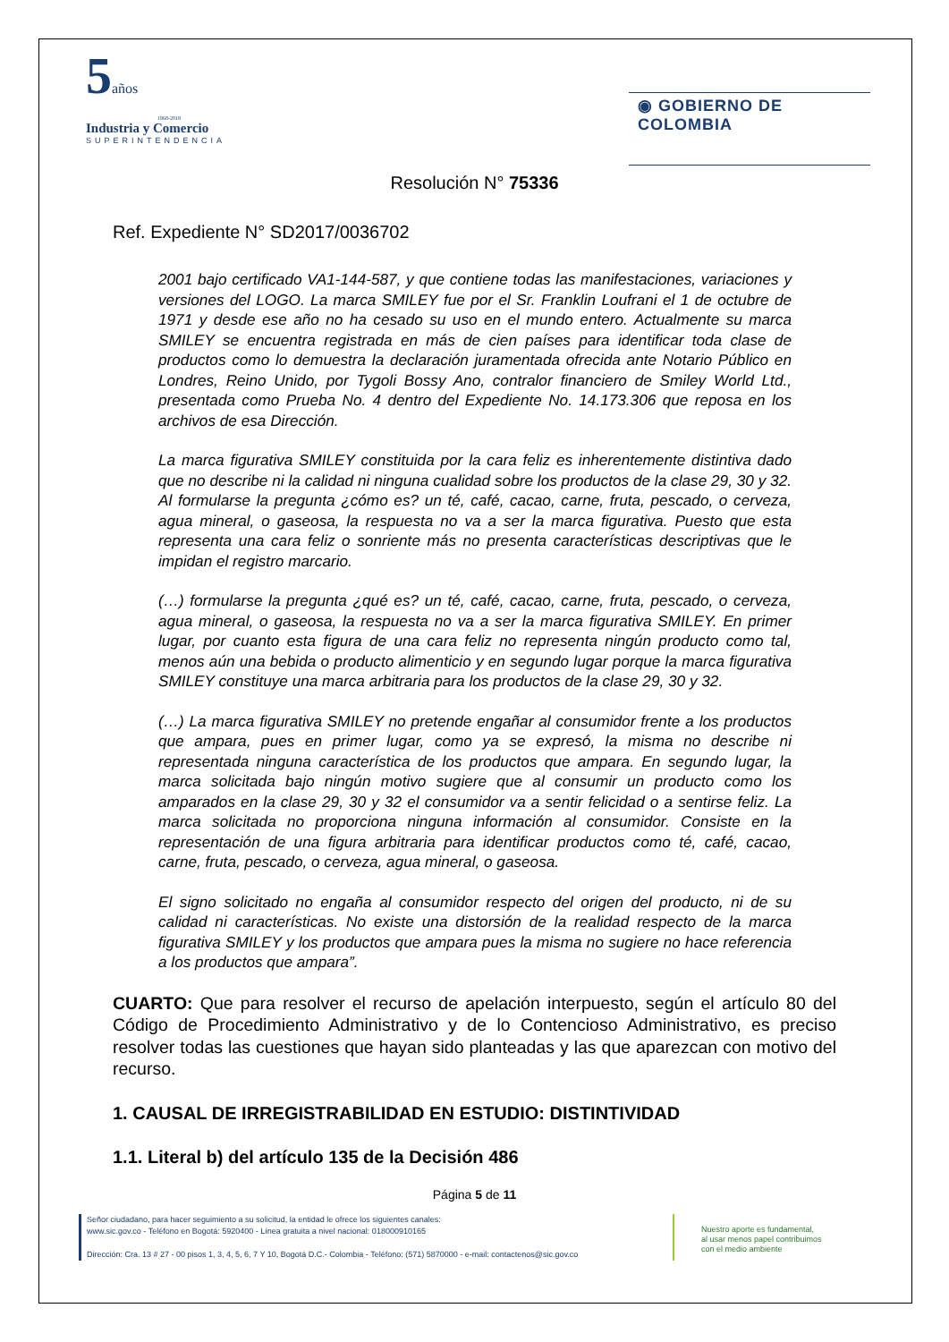5años
1968-2018
Industria y Comercio
SUPERINTENDENCIA
◉ GOBIERNO DE COLOMBIA
Resolución N° 75336
Ref. Expediente N° SD2017/0036702
2001 bajo certificado VA1-144-587, y que contiene todas las manifestaciones, variaciones y versiones del LOGO. La marca SMILEY fue por el Sr. Franklin Loufrani el 1 de octubre de 1971 y desde ese año no ha cesado su uso en el mundo entero. Actualmente su marca SMILEY se encuentra registrada en más de cien países para identificar toda clase de productos como lo demuestra la declaración juramentada ofrecida ante Notario Público en Londres, Reino Unido, por Tygoli Bossy Ano, contralor financiero de Smiley World Ltd., presentada como Prueba No. 4 dentro del Expediente No. 14.173.306 que reposa en los archivos de esa Dirección.
La marca figurativa SMILEY constituida por la cara feliz es inherentemente distintiva dado que no describe ni la calidad ni ninguna cualidad sobre los productos de la clase 29, 30 y 32. Al formularse la pregunta ¿cómo es? un té, café, cacao, carne, fruta, pescado, o cerveza, agua mineral, o gaseosa, la respuesta no va a ser la marca figurativa. Puesto que esta representa una cara feliz o sonriente más no presenta características descriptivas que le impidan el registro marcario.
(…) formularse la pregunta ¿qué es? un té, café, cacao, carne, fruta, pescado, o cerveza, agua mineral, o gaseosa, la respuesta no va a ser la marca figurativa SMILEY. En primer lugar, por cuanto esta figura de una cara feliz no representa ningún producto como tal, menos aún una bebida o producto alimenticio y en segundo lugar porque la marca figurativa SMILEY constituye una marca arbitraria para los productos de la clase 29, 30 y 32.
(…) La marca figurativa SMILEY no pretende engañar al consumidor frente a los productos que ampara, pues en primer lugar, como ya se expresó, la misma no describe ni representada ninguna característica de los productos que ampara. En segundo lugar, la marca solicitada bajo ningún motivo sugiere que al consumir un producto como los amparados en la clase 29, 30 y 32 el consumidor va a sentir felicidad o a sentirse feliz. La marca solicitada no proporciona ninguna información al consumidor. Consiste en la representación de una figura arbitraria para identificar productos como té, café, cacao, carne, fruta, pescado, o cerveza, agua mineral, o gaseosa.
El signo solicitado no engaña al consumidor respecto del origen del producto, ni de su calidad ni características. No existe una distorsión de la realidad respecto de la marca figurativa SMILEY y los productos que ampara pues la misma no sugiere no hace referencia a los productos que ampara”.
CUARTO: Que para resolver el recurso de apelación interpuesto, según el artículo 80 del Código de Procedimiento Administrativo y de lo Contencioso Administrativo, es preciso resolver todas las cuestiones que hayan sido planteadas y las que aparezcan con motivo del recurso.
1. CAUSAL DE IRREGISTRABILIDAD EN ESTUDIO: DISTINTIVIDAD
1.1. Literal b) del artículo 135 de la Decisión 486
Página 5 de 11
Señor ciudadano, para hacer seguimiento a su solicitud, la entidad le ofrece los siguientes canales:
www.sic.gov.co - Teléfono en Bogotá: 5920400 - Línea gratuita a nivel nacional: 018000910165
Dirección: Cra. 13 # 27 - 00 pisos 1, 3, 4, 5, 6, 7 Y 10, Bogotá D.C.- Colombia - Teléfono: (571) 5870000 - e-mail: contactenos@sic.gov.co
Nuestro aporte es fundamental,
al usar menos papel contribuimos
con el medio ambiente